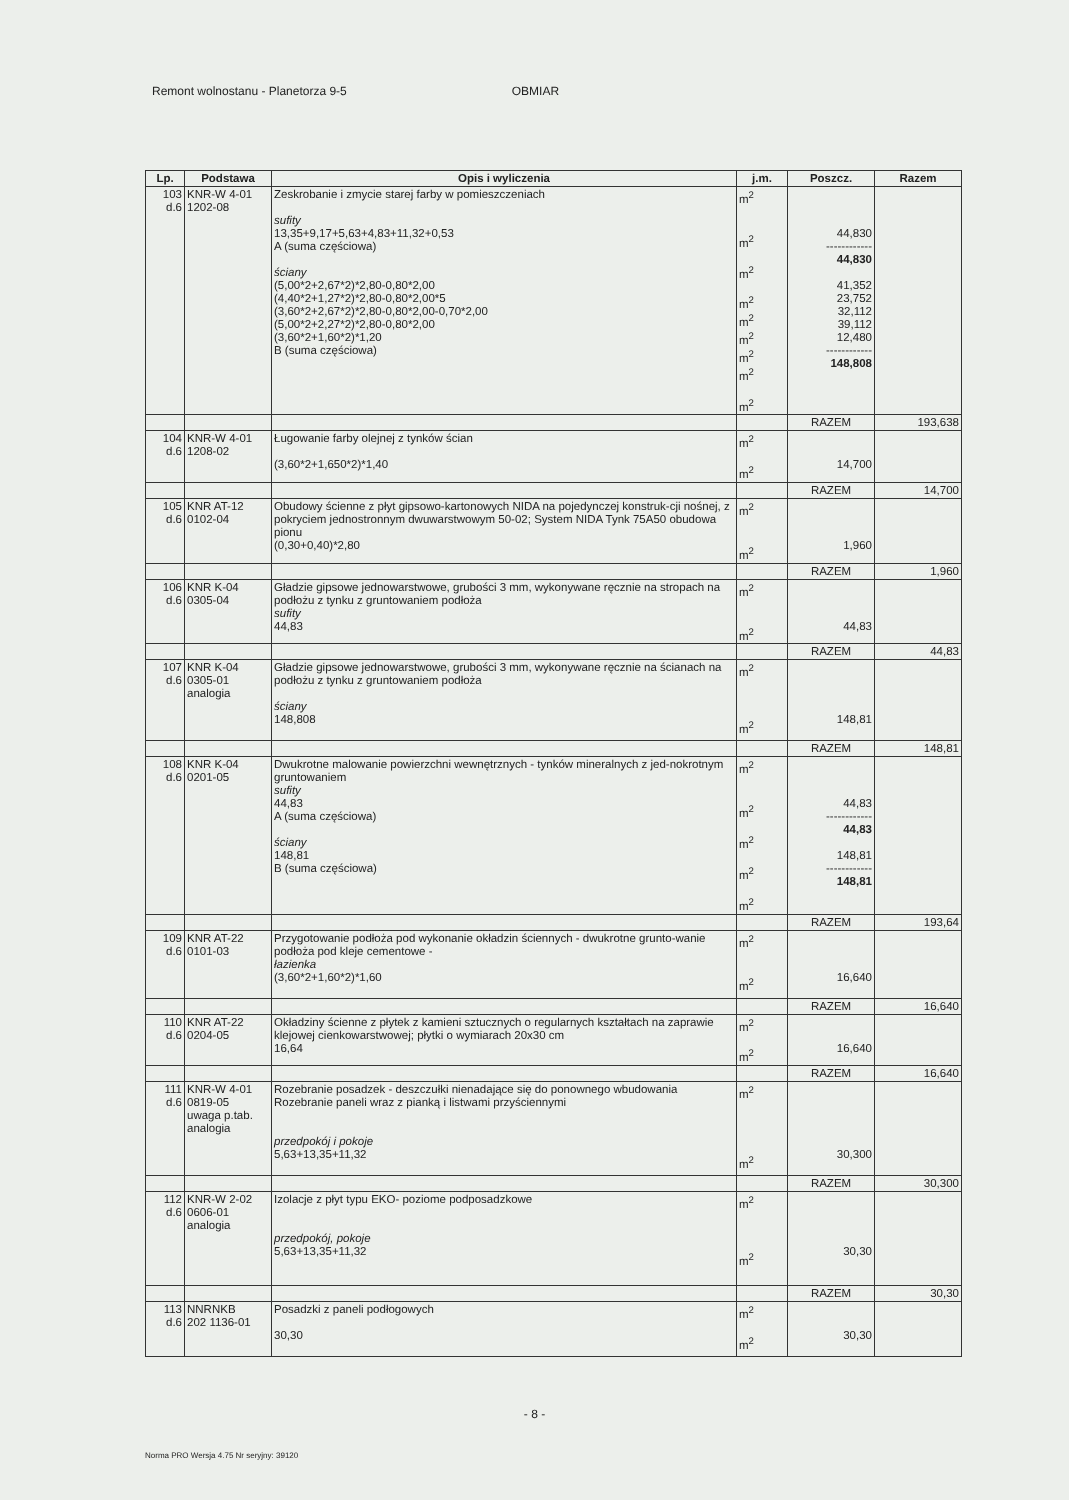Remont wolnostanu - Planetorza 9-5 OBMIAR
| Lp. | Podstawa | Opis i wyliczenia | j.m. | Poszcz. | Razem |
| --- | --- | --- | --- | --- | --- |
| 103 d.6 | KNR-W 4-01 1202-08 | Zeskrobanie i zmycie starej farby w pomieszczeniach sufity 13,35+9,17+5,63+4,83+11,32+0,53 A (suma częściowa) ściany (5,00*2+2,67*2)*2,80-0,80*2,00 (4,40*2+1,27*2)*2,80-0,80*2,00*5 (3,60*2+2,67*2)*2,80-0,80*2,00-0,70*2,00 (5,00*2+2,27*2)*2,80-0,80*2,00 (3,60*2+1,60*2)*1,20 B (suma częściowa) | m<sup>2</sup> m<sup>2</sup> m<sup>2</sup> m<sup>2</sup> m<sup>2</sup> m<sup>2</sup> m<sup>2</sup> m<sup>2</sup> m<sup>2</sup> | 44,830 ------------ 44,830 41,352 23,752 32,112 39,112 12,480 ------------ 148,808 | |
| | | | | RAZEM | 193,638 |
| 104 d.6 | KNR-W 4-01 1208-02 | Ługowanie farby olejnej z tynków ścian (3,60*2+1,650*2)*1,40 | m<sup>2</sup> m<sup>2</sup> | 14,700 | |
| | | | | RAZEM | 14,700 |
| 105 d.6 | KNR AT-12 0102-04 | Obudowy ścienne z płyt gipsowo-kartonowych NIDA na pojedynczej konstruk-cji nośnej, z pokryciem jednostronnym dwuwarstwowym 50-02; System NIDA Tynk 75A50 obudowa pionu (0,30+0,40)*2,80 | m<sup>2</sup> m<sup>2</sup> | 1,960 | |
| | | | | RAZEM | 1,960 |
| 106 d.6 | KNR K-04 0305-04 | Gładzie gipsowe jednowarstwowe, grubości 3 mm, wykonywane ręcznie na stropach na podłożu z tynku z gruntowaniem podłoża sufity 44,83 | m<sup>2</sup> m<sup>2</sup> | 44,83 | |
| | | | | RAZEM | 44,83 |
| 107 d.6 | KNR K-04 0305-01 analogia | Gładzie gipsowe jednowarstwowe, grubości 3 mm, wykonywane ręcznie na ścianach na podłożu z tynku z gruntowaniem podłoża ściany 148,808 | m<sup>2</sup> m<sup>2</sup> | 148,81 | |
| | | | | RAZEM | 148,81 |
| 108 d.6 | KNR K-04 0201-05 | Dwukrotne malowanie powierzchni wewnętrznych - tynków mineralnych z jed-nokrotnym gruntowaniem sufity 44,83 A (suma częściowa) ściany 148,81 B (suma częściowa) | m<sup>2</sup> m<sup>2</sup> m<sup>2</sup> m<sup>2</sup> m<sup>2</sup> | 44,83 ------------ 44,83 148,81 ------------ 148,81 | |
| | | | | RAZEM | 193,64 |
| 109 d.6 | KNR AT-22 0101-03 | Przygotowanie podłoża pod wykonanie okładzin ściennych - dwukrotne grunto-wanie podłoża pod kleje cementowe - łazienka (3,60*2+1,60*2)*1,60 | m<sup>2</sup> m<sup>2</sup> | 16,640 | |
| | | | | RAZEM | 16,640 |
| 110 d.6 | KNR AT-22 0204-05 | Okładziny ścienne z płytek z kamieni sztucznych o regularnych kształtach na zaprawie klejowej cienkowarstwowej; płytki o wymiarach 20x30 cm 16,64 | m<sup>2</sup> m<sup>2</sup> | 16,640 | |
| | | | | RAZEM | 16,640 |
| 111 d.6 | KNR-W 4-01 0819-05 uwaga p.tab. analogia | Rozebranie posadzek - deszczułki nienadające się do ponownego wbudowania Rozebranie paneli wraz z pianką i listwami przyściennymi przedpokój i pokoje 5,63+13,35+11,32 | m<sup>2</sup> m<sup>2</sup> | 30,300 | |
| | | | | RAZEM | 30,300 |
| 112 d.6 | KNR-W 2-02 0606-01 analogia | Izolacje z płyt typu EKO- poziome podposadzkowe przedpokój, pokoje 5,63+13,35+11,32 | m<sup>2</sup> m<sup>2</sup> | 30,30 | |
| | | | | RAZEM | 30,30 |
| 113 d.6 | NNRNKB 202 1136-01 | Posadzki z paneli podłogowych 30,30 | m<sup>2</sup> m<sup>2</sup> | 30,30 | |
- 8 -
Norma PRO Wersja 4.75 Nr seryjny: 39120